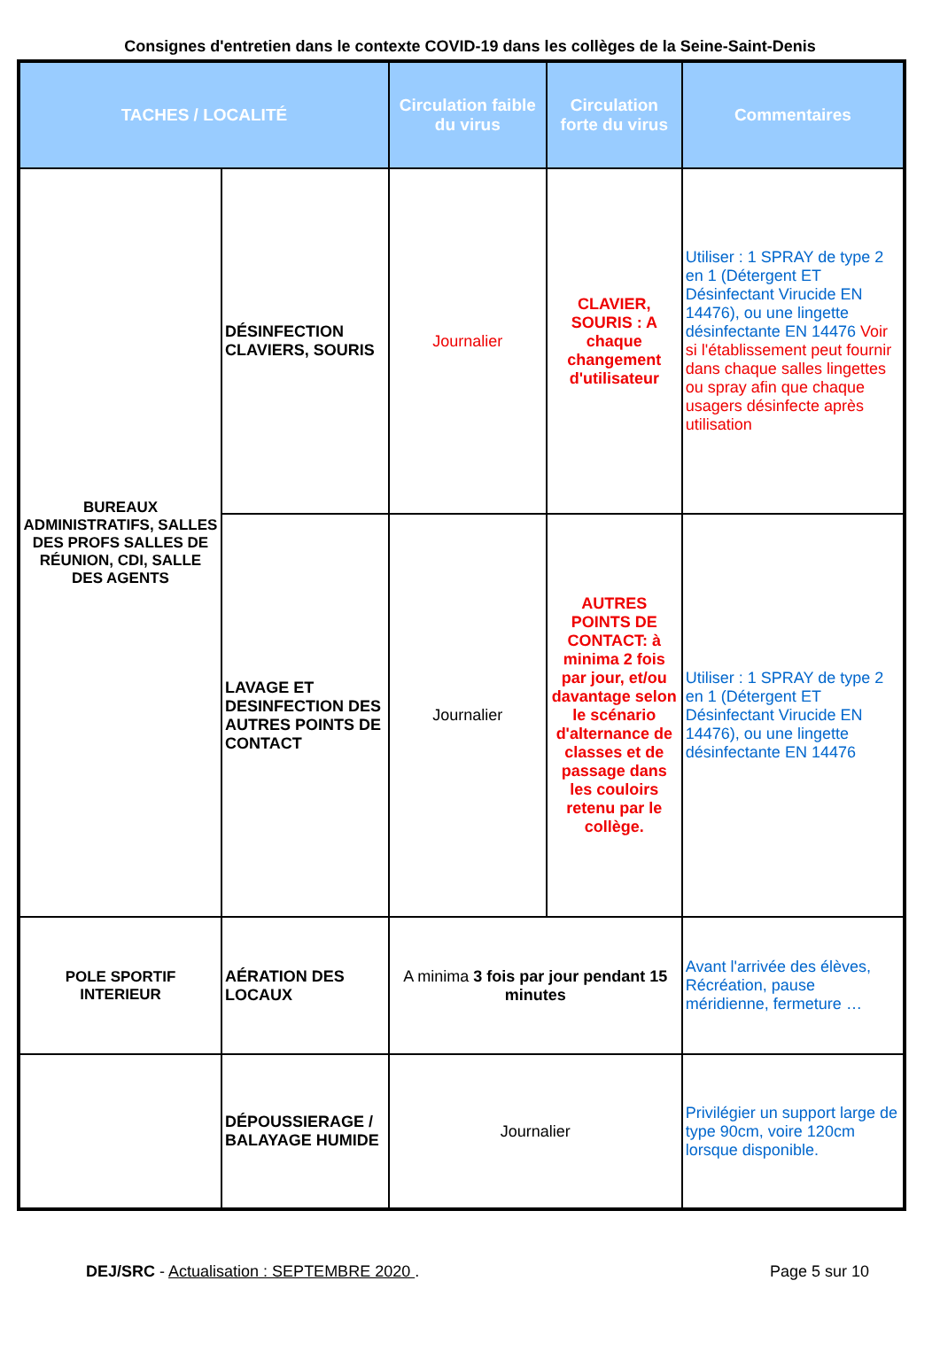Consignes d'entretien dans le contexte COVID-19 dans les collèges de la Seine-Saint-Denis
| TACHES / LOCALITÉ | | Circulation faible du virus | Circulation forte du virus | Commentaires |
| --- | --- | --- | --- | --- |
| BUREAUX ADMINISTRATIFS, SALLES DES PROFS SALLES DE RÉUNION, CDI, SALLE DES AGENTS | DÉSINFECTION CLAVIERS, SOURIS | Journalier | CLAVIER, SOURIS : A chaque changement d'utilisateur | Utiliser : 1 SPRAY de type 2 en 1 (Détergent ET Désinfectant Virucide EN 14476), ou une lingette désinfectante EN 14476 Voir si l'établissement peut fournir dans chaque salles lingettes ou spray afin que chaque usagers désinfecte après utilisation |
| | LAVAGE ET DESINFECTION DES AUTRES POINTS DE CONTACT | Journalier | AUTRES POINTS DE CONTACT: à minima 2 fois par jour, et/ou davantage selon le scénario d'alternance de classes et de passage dans les couloirs retenu par le collège. | Utiliser : 1 SPRAY de type 2 en 1 (Détergent ET Désinfectant Virucide EN 14476), ou une lingette désinfectante EN 14476 |
| POLE SPORTIF INTERIEUR | AÉRATION DES LOCAUX | A minima 3 fois par jour pendant 15 minutes | | Avant l'arrivée des élèves, Récréation, pause méridienne, fermeture … |
| | DÉPOUSSIERAGE / BALAYAGE HUMIDE | Journalier | | Privilégier un support large de type 90cm, voire 120cm lorsque disponible. |
DEJ/SRC - Actualisation : SEPTEMBRE 2020 . Page 5 sur 10